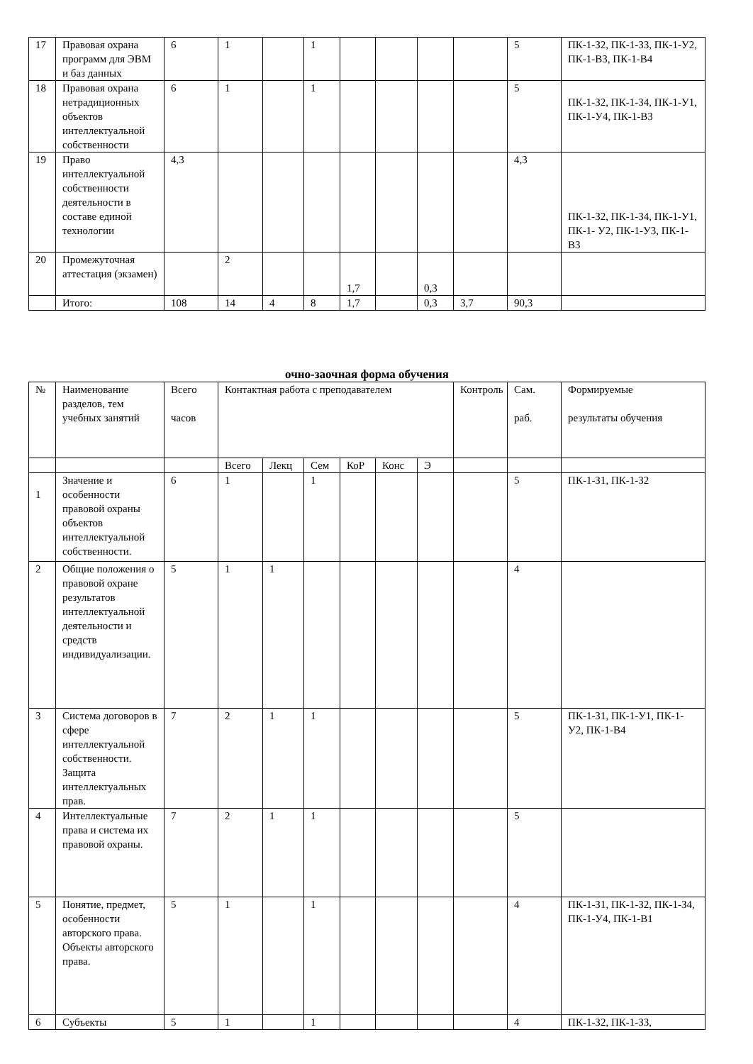| 17 | Правовая охрана программ для ЭВМ и баз данных | 6 | 1 | | 1 | | | | | 5 | ПК-1-З2, ПК-1-З3, ПК-1-У2, ПК-1-В3, ПК-1-В4 |
| 18 | Правовая охрана нетрадиционных объектов интеллектуальной собственности | 6 | 1 | | 1 | | | | | 5 | ПК-1-З2, ПК-1-З4, ПК-1-У1, ПК-1-У4, ПК-1-В3 |
| 19 | Право интеллектуальной собственности деятельности в составе единой технологии | 4,3 | | | | | | | | 4,3 | ПК-1-З2, ПК-1-З4, ПК-1-У1, ПК-1- У2, ПК-1-У3, ПК-1-В3 |
| 20 | Промежуточная аттестация (экзамен) | | 2 | | | 1,7 | | 0,3 | | | |
| | Итого: | 108 | 14 | 4 | 8 | 1,7 | | 0,3 | 3,7 | 90,3 | |
очно-заочная форма обучения
| № | Наименование разделов, тем учебных занятий | Всего часов | Контактная работа с преподавателем | | | | | | Контроль | Сам. раб. | Формируемые результаты обучения |
| --- | --- | --- | --- | --- | --- | --- | --- | --- | --- | --- | --- |
| | | | Всего | Лекц | Сем | КоР | Конс | Э | | | |
| 1 | Значение и особенности правовой охраны объектов интеллектуальной собственности. | 6 | 1 | | 1 | | | | | 5 | ПК-1-З1, ПК-1-З2 |
| 2 | Общие положения о правовой охране результатов интеллектуальной деятельности и средств индивидуализации. | 5 | 1 | 1 | | | | | | 4 | |
| 3 | Система договоров в сфере интеллектуальной собственности. Защита интеллектуальных прав. | 7 | 2 | 1 | 1 | | | | | 5 | ПК-1-З1, ПК-1-У1, ПК-1-У2, ПК-1-В4 |
| 4 | Интеллектуальные права и система их правовой охраны. | 7 | 2 | 1 | 1 | | | | | 5 | |
| 5 | Понятие, предмет, особенности авторского права. Объекты авторского права. | 5 | 1 | | 1 | | | | | 4 | ПК-1-З1, ПК-1-З2, ПК-1-З4, ПК-1-У4, ПК-1-В1 |
| 6 | Субъекты | 5 | 1 | | 1 | | | | | 4 | ПК-1-З2, ПК-1-З3, |